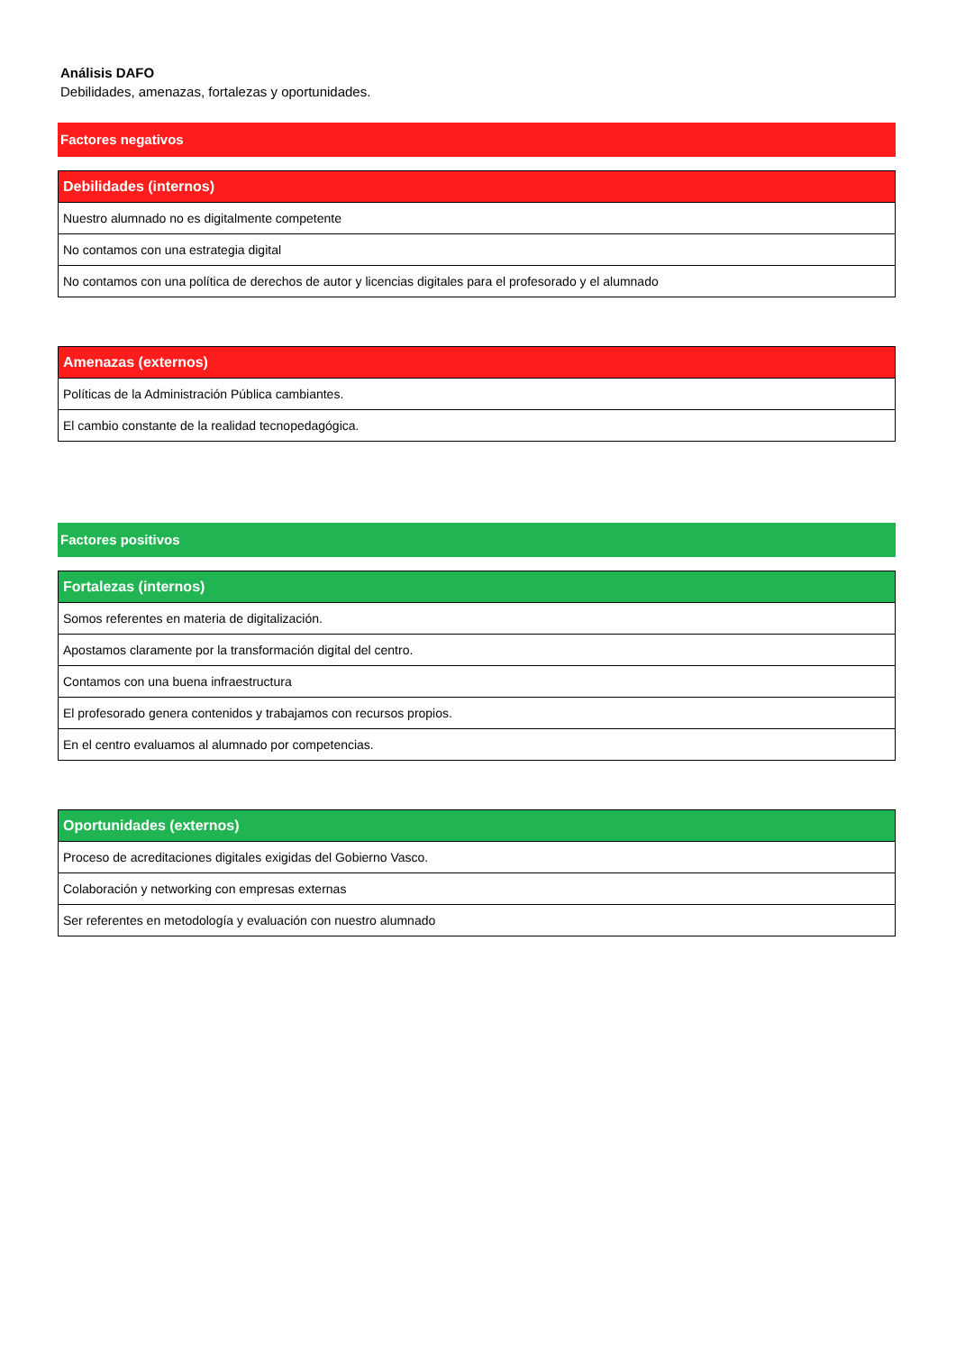Análisis DAFO
Debilidades, amenazas, fortalezas y oportunidades.
Factores negativos
| Debilidades (internos) |
| --- |
| Nuestro alumnado no es digitalmente competente |
| No contamos con una estrategia digital |
| No contamos con una política de derechos de autor y licencias digitales para el profesorado y el alumnado |
| Amenazas (externos) |
| --- |
| Políticas de la Administración Pública cambiantes. |
| El cambio constante de la realidad tecnopedagógica. |
Factores positivos
| Fortalezas (internos) |
| --- |
| Somos referentes en materia de digitalización. |
| Apostamos claramente por la transformación digital del centro. |
| Contamos con una buena infraestructura |
| El profesorado genera contenidos y trabajamos con recursos propios. |
| En el centro evaluamos al alumnado por competencias. |
| Oportunidades (externos) |
| --- |
| Proceso de acreditaciones digitales exigidas del Gobierno Vasco. |
| Colaboración y networking con empresas externas |
| Ser referentes en metodología y evaluación con nuestro alumnado |